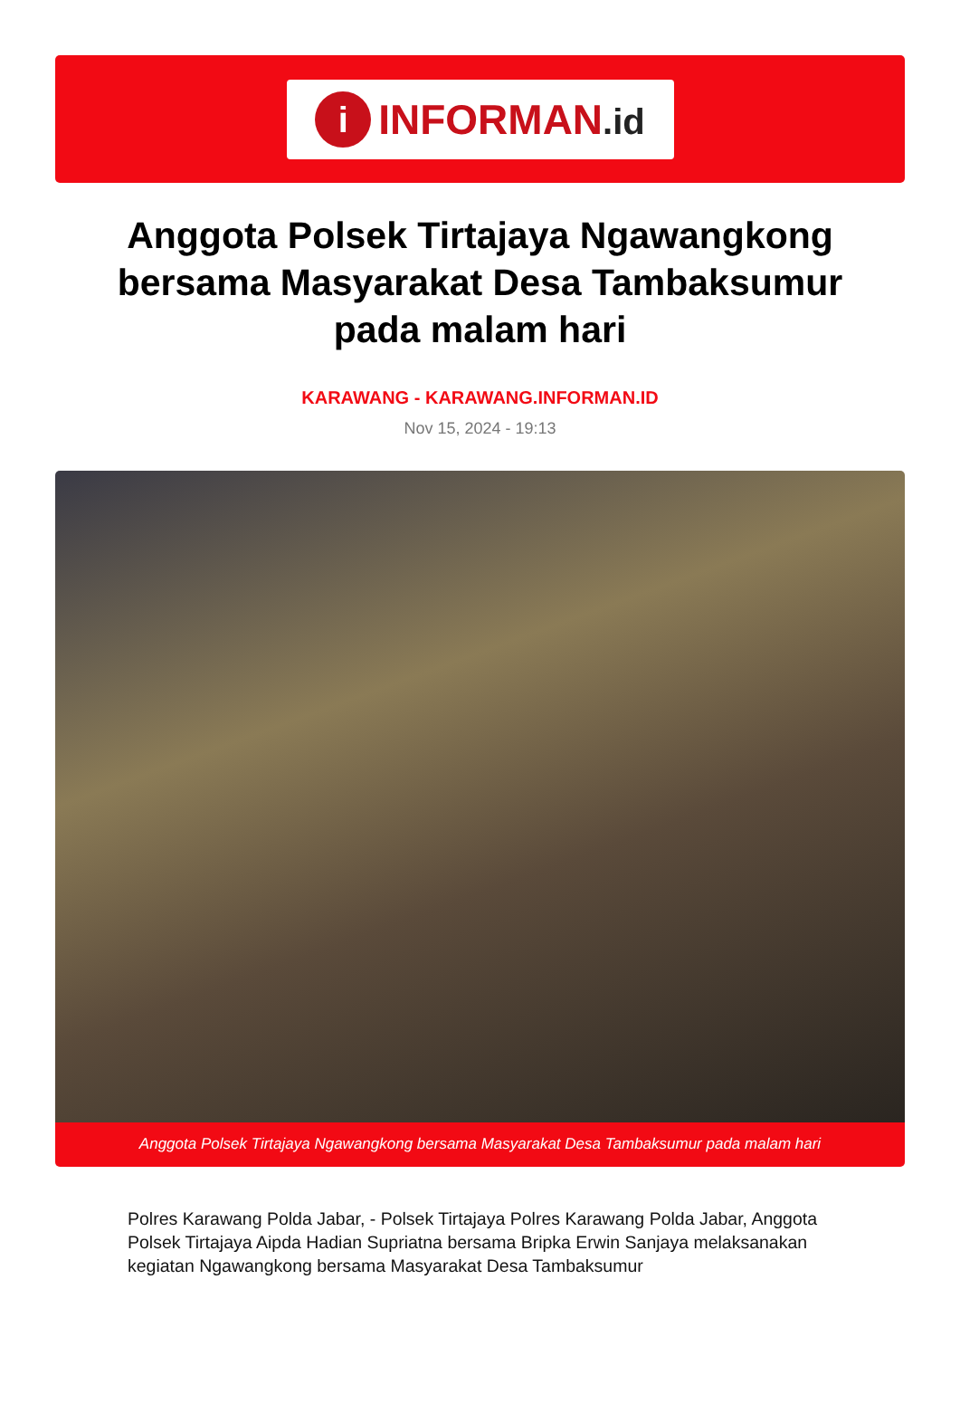i
INFORMAN.id
Anggota Polsek Tirtajaya Ngawangkong bersama Masyarakat Desa Tambaksumur pada malam hari
KARAWANG - KARAWANG.INFORMAN.ID
Nov 15, 2024 - 19:13
Anggota Polsek Tirtajaya Ngawangkong bersama Masyarakat Desa Tambaksumur pada malam hari
Polres Karawang Polda Jabar, - Polsek Tirtajaya Polres Karawang Polda Jabar, Anggota Polsek Tirtajaya Aipda Hadian Supriatna bersama Bripka Erwin Sanjaya melaksanakan kegiatan Ngawangkong bersama Masyarakat Desa Tambaksumur